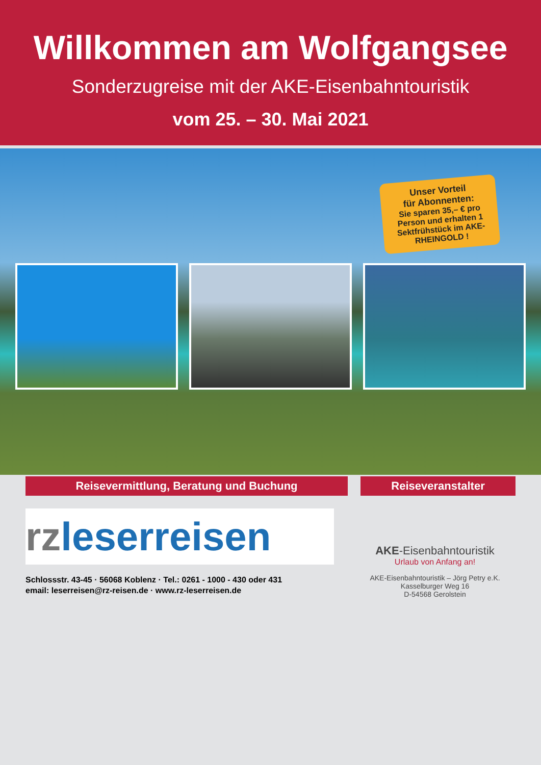Willkommen am Wolfgangsee
Sonderzugreise mit der AKE-Eisenbahntouristik
vom 25. – 30. Mai 2021
Unser Vorteil
für Abonnenten:
Sie sparen 35,– € pro Person und erhalten 1 Sektfrühstück im AKE-RHEINGOLD !
Reisevermittlung, Beratung und Buchung Reiseveranstalter
rzleserreisen
Schlossstr. 43-45 · 56068 Koblenz · Tel.: 0261 - 1000 - 430 oder 431
email: leserreisen@rz-reisen.de · www.rz-leserreisen.de
AKE-Eisenbahntouristik
Urlaub von Anfang an!
AKE-Eisenbahntouristik – Jörg Petry e.K.
Kasselburger Weg 16
D-54568 Gerolstein